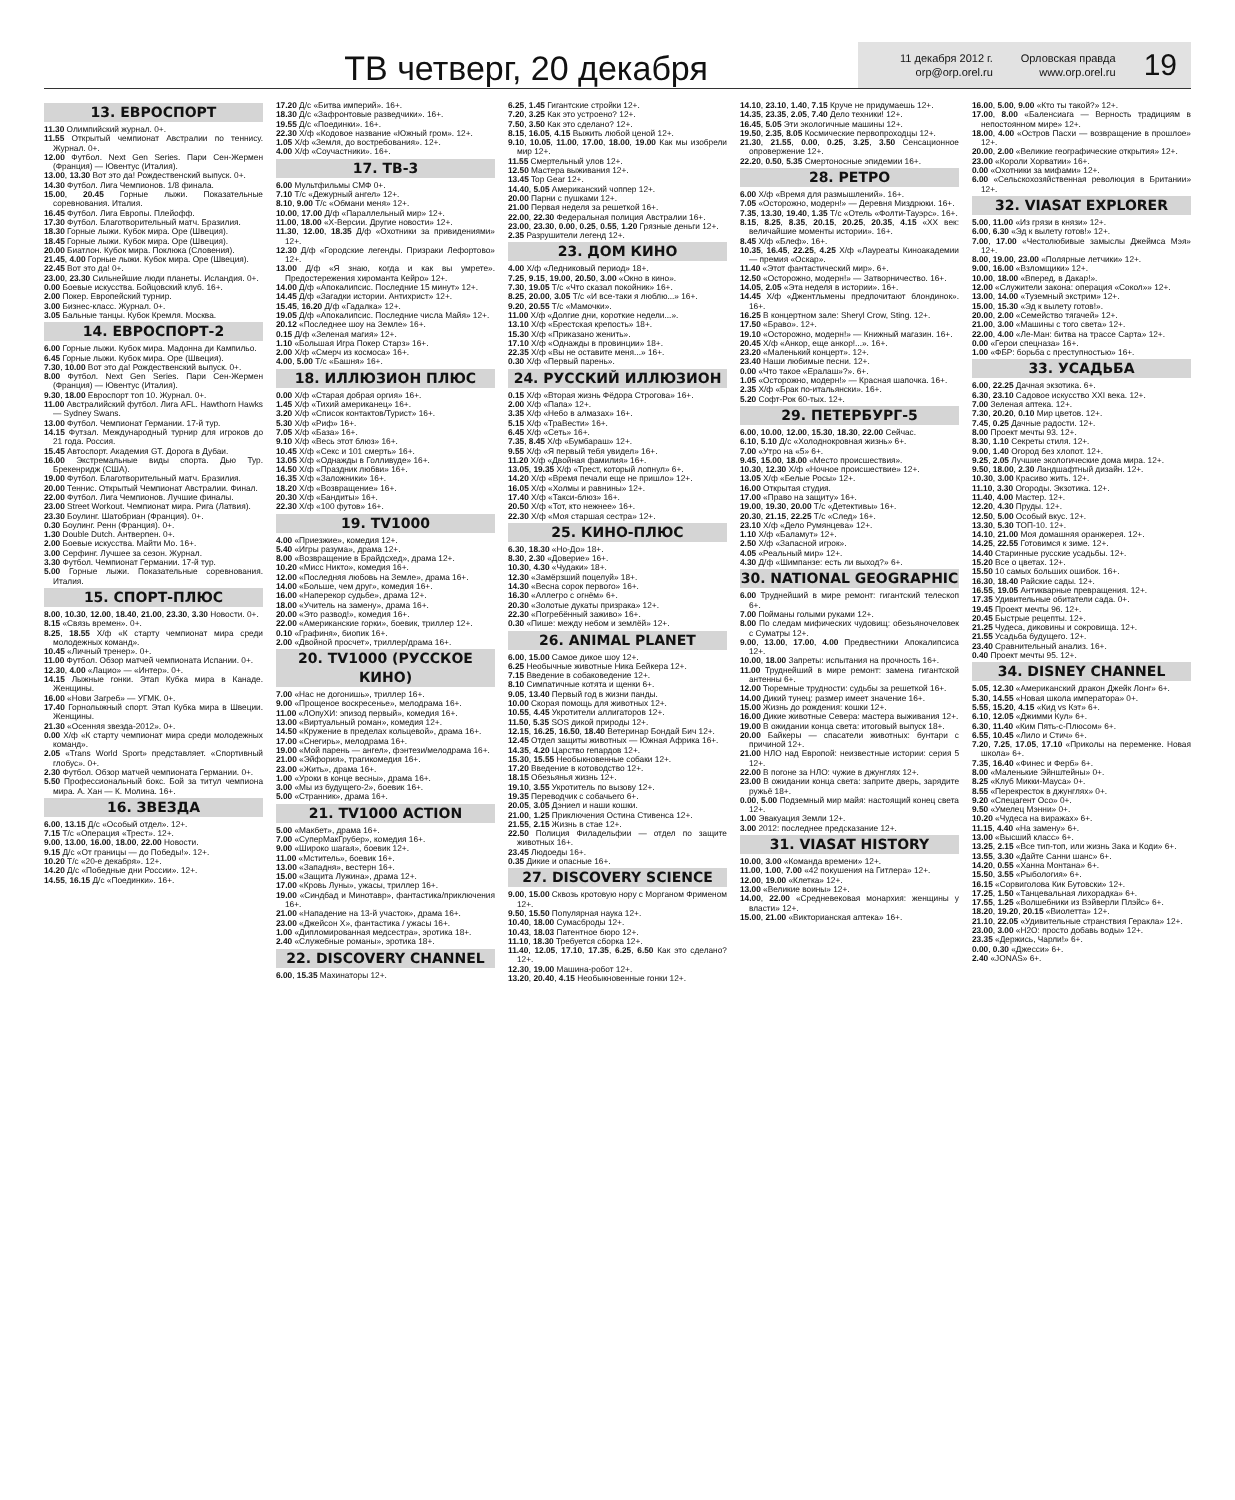ТВ четверг, 20 декабря
11 декабря 2012 г.
orp@orp.orel.ru
Орловская правда
www.orp.orel.ru
19
13. ЕВРОСПОРТ
11.30 Олимпийский журнал. 0+.
11.55 Открытый чемпионат Австралии по теннису. Журнал. 0+.
12.00 Футбол. Next Gen Series. Пари Сен-Жермен (Франция) — Ювентус (Италия).
13.00, 13.30 Вот это да! Рождественский выпуск. 0+.
14.30 Футбол. Лига Чемпионов. 1/8 финала.
15.00, 20.45 Горные лыжи. Показательные соревнования. Италия.
16.45 Футбол. Лига Европы. Плейофф.
17.30 Футбол. Благотворительный матч. Бразилия.
18.30 Горные лыжи. Кубок мира. Оре (Швеция).
18.45 Горные лыжи. Кубок мира. Оре (Швеция).
20.00 Биатлон. Кубок мира. Поклюка (Словения).
21.45, 4.00 Горные лыжи. Кубок мира. Оре (Швеция).
22.45 Вот это да! 0+.
23.00, 23.30 Сильнейшие люди планеты. Исландия. 0+.
0.00 Боевые искусства. Бойцовский клуб. 16+.
2.00 Покер. Европейский турнир.
3.00 Бизнес-класс. Журнал. 0+.
3.05 Бальные танцы. Кубок Кремля. Москва.
14. ЕВРОСПОРТ-2
6.00 Горные лыжи. Кубок мира. Мадонна ди Кампильо.
6.45 Горные лыжи. Кубок мира. Оре (Швеция).
7.30, 10.00 Вот это да! Рождественский выпуск. 0+.
8.00 Футбол. Next Gen Series. Пари Сен-Жермен (Франция) — Ювентус (Италия).
9.30, 18.00 Евроспорт топ 10. Журнал. 0+.
11.00 Австралийский футбол. Лига AFL. Hawthorn Hawks — Sydney Swans.
13.00 Футбол. Чемпионат Германии. 17-й тур.
14.15 Футзал. Международный турнир для игроков до 21 года. Россия.
15.45 Автоспорт. Академия GT. Дорога в Дубаи.
16.00 Экстремальные виды спорта. Дью Тур. Брекенридж (США).
19.00 Футбол. Благотворительный матч. Бразилия.
20.00 Теннис. Открытый Чемпионат Австралии. Финал.
22.00 Футбол. Лига Чемпионов. Лучшие финалы.
23.00 Street Workout. Чемпионат мира. Рига (Латвия).
23.30 Боулинг. Шатобриан (Франция). 0+.
0.30 Боулинг. Ренн (Франция). 0+.
1.30 Double Dutch. Антверпен. 0+.
2.00 Боевые искусства. Майти Мо. 16+.
3.00 Серфинг. Лучшее за сезон. Журнал.
3.30 Футбол. Чемпионат Германии. 17-й тур.
5.00 Горные лыжи. Показательные соревнования. Италия.
15. СПОРТ-ПЛЮС
8.00, 10.30, 12.00, 18.40, 21.00, 23.30, 3.30 Новости. 0+.
8.15 «Связь времен». 0+.
8.25, 18.55 Х/ф «К старту чемпионат мира среди молодежных команд».
10.45 «Личный тренер». 0+.
11.00 Футбол. Обзор матчей чемпионата Испании. 0+.
12.30, 4.00 «Лацио» — «Интер». 0+.
14.15 Лыжные гонки. Этап Кубка мира в Канаде. Женщины.
16.00 «Нови Загреб» — УГМК. 0+.
17.40 Горнолыжный спорт. Этап Кубка мира в Швеции. Женщины.
21.30 «Осенняя звезда-2012». 0+.
0.00 Х/ф «К старту чемпионат мира среди молодежных команд».
2.05 «Trans World Sport» представляет. «Спортивный глобус». 0+.
2.30 Футбол. Обзор матчей чемпионата Германии. 0+.
5.50 Профессиональный бокс. Бой за титул чемпиона мира. А. Хан — К. Молина. 16+.
16. ЗВЕЗДА
6.00, 13.15 Д/с «Особый отдел». 12+.
7.15 Т/с «Операция «Трест». 12+.
9.00, 13.00, 16.00, 18.00, 22.00 Новости.
9.15 Д/с «От границы — до Победы!». 12+.
10.20 Т/с «20-е декабря». 12+.
14.20 Д/с «Победные дни России». 12+.
14.55, 16.15 Д/с «Поединки». 16+.
17.20 Д/с «Битва империй». 16+.
18.30 Д/с «Зафронтовые разведчики». 16+.
19.55 Д/с «Поединки». 16+.
22.30 Х/ф «Кодовое название «Южный гром». 12+.
1.05 Х/ф «Земля, до востребования». 12+.
4.00 Х/ф «Соучастники». 16+.
17. ТВ-3
6.00 Мультфильмы СМФ 0+.
7.10 Т/с «Дежурный ангел» 12+.
8.10, 9.00 Т/с «Обмани меня» 12+.
10.00, 17.00 Д/ф «Параллельный мир» 12+.
11.00, 18.00 «Х-Версии. Другие новости» 12+.
11.30, 12.00, 18.35 Д/ф «Охотники за привидениями» 12+.
12.30 Д/ф «Городские легенды. Призраки Лефортово» 12+.
13.00 Д/ф «Я знаю, когда и как вы умрете». Предостережения хироманта Кейро» 12+.
14.00 Д/ф «Апокалипсис. Последние 15 минут» 12+.
14.45 Д/ф «Загадки истории. Антихрист» 12+.
15.45, 16.20 Д/ф «Гадалка» 12+.
19.05 Д/ф «Апокалипсис. Последние числа Майя» 12+.
20.12 «Последнее шоу на Земле» 16+.
0.15 Д/ф «Зеленая магия» 12+.
1.10 «Большая Игра Покер Старз» 16+.
2.00 Х/ф «Смерч из космоса» 16+.
4.00, 5.00 Т/с «Башня» 16+.
18. ИЛЛЮЗИОН ПЛЮС
0.00 Х/ф «Старая добрая оргия» 16+.
1.45 Х/ф «Тихий американец» 16+.
3.20 Х/ф «Список контактов/Турист» 16+.
5.30 Х/ф «Риф» 16+.
7.05 Х/ф «База» 16+.
9.10 Х/ф «Весь этот блюз» 16+.
10.45 Х/ф «Секс и 101 смерть» 16+.
13.05 Х/ф «Однажды в Голливуде» 16+.
14.50 Х/ф «Праздник любви» 16+.
16.35 Х/ф «Заложники» 16+.
18.20 Х/ф «Возвращение» 16+.
20.30 Х/ф «Бандиты» 16+.
22.30 Х/ф «100 футов» 16+.
19. TV1000
4.00 «Приезжие», комедия 12+.
5.40 «Игры разума», драма 12+.
8.00 «Возвращение в Брайдсхед», драма 12+.
10.20 «Мисс Никто», комедия 16+.
12.00 «Последняя любовь на Земле», драма 16+.
14.00 «Больше, чем друг», комедия 16+.
16.00 «Наперекор судьбе», драма 12+.
18.00 «Учитель на замену», драма 16+.
20.00 «Это развод!», комедия 16+.
22.00 «Американские горки», боевик, триллер 12+.
0.10 «Графиня», биопик 16+.
2.00 «Двойной просчет», триллер/драма 16+.
20. TV1000 (РУССКОЕ КИНО)
7.00 «Нас не догонишь», триллер 16+.
9.00 «Прощеное воскресенье», мелодрама 16+.
11.00 «ЛОпуХИ: эпизод первый», комедия 16+.
13.00 «Виртуальный роман», комедия 12+.
14.50 «Кружение в пределах кольцевой», драма 16+.
17.00 «Снегирь», мелодрама 16+.
19.00 «Мой парень — ангел», фэнтези/мелодрама 16+.
21.00 «Эйфория», трагикомедия 16+.
23.00 «Жить», драма 16+.
1.00 «Уроки в конце весны», драма 16+.
3.00 «Мы из будущего-2», боевик 16+.
5.00 «Странник», драма 16+.
21. TV1000 ACTION
5.00 «Макбет», драма 16+.
7.00 «СуперМакГрубер», комедия 16+.
9.00 «Широко шагая», боевик 12+.
11.00 «Мститель», боевик 16+.
13.00 «Западня», вестерн 16+.
15.00 «Защита Лужина», драма 12+.
17.00 «Кровь Луны», ужасы, триллер 16+.
19.00 «Синдбад и Минотавр», фантастика/приключения 16+.
21.00 «Нападение на 13-й участок», драма 16+.
23.00 «Джейсон Х», фантастика / ужасы 16+.
1.00 «Дипломированная медсестра», эротика 18+.
2.40 «Служебные романы», эротика 18+.
22. DISCOVERY CHANNEL
6.00, 15.35 Махинаторы 12+.
6.25, 1.45 Гигантские стройки 12+.
7.20, 3.25 Как это устроено? 12+.
7.50, 3.50 Как это сделано? 12+.
8.15, 16.05, 4.15 Выжить любой ценой 12+.
9.10, 10.05, 11.00, 17.00, 18.00, 19.00 Как мы изобрели мир 12+.
11.55 Смертельный улов 12+.
12.50 Мастера выживания 12+.
13.45 Top Gear 12+.
14.40, 5.05 Американский чоппер 12+.
20.00 Парни с пушками 12+.
21.00 Первая неделя за решеткой 16+.
22.00, 22.30 Федеральная полиция Австралии 16+.
23.00, 23.30, 0.00, 0.25, 0.55, 1.20 Грязные деньги 12+.
2.35 Разрушители легенд 12+.
23. ДОМ КИНО
4.00 Х/ф «Ледниковый период» 18+.
7.25, 9.15, 19.00, 20.50, 3.00 «Окно в кино».
7.30, 19.05 Т/с «Что сказал покойник» 16+.
8.25, 20.00, 3.05 Т/с «И все-таки я люблю...» 16+.
9.20, 20.55 Т/с «Мамочки».
11.00 Х/ф «Долгие дни, короткие недели...».
13.10 Х/ф «Брестская крепость» 18+.
15.30 Х/ф «Приказано женить».
17.10 Х/ф «Однажды в провинции» 18+.
22.35 Х/ф «Вы не оставите меня...» 16+.
0.30 Х/ф «Первый парень».
24. РУССКИЙ ИЛЛЮЗИОН
0.15 Х/ф «Вторая жизнь Фёдора Строгова» 16+.
2.00 Х/ф «Папа» 12+.
3.35 Х/ф «Небо в алмазах» 16+.
5.15 Х/ф «ТраВести» 16+.
6.45 Х/ф «Сеть» 16+.
7.35, 8.45 Х/ф «Бумбараш» 12+.
9.55 Х/ф «Я первый тебя увидел» 16+.
11.20 Х/ф «Двойная фамилия» 16+.
13.05, 19.35 Х/ф «Трест, который лопнул» 6+.
14.20 Х/ф «Время печали еще не пришло» 12+.
16.05 Х/ф «Холмы и равнины» 12+.
17.40 Х/ф «Такси-блюз» 16+.
20.50 Х/ф «Тот, кто нежнее» 16+.
22.30 Х/ф «Моя старшая сестра» 12+.
25. КИНО-ПЛЮС
6.30, 18.30 «Но-До» 18+.
8.30, 2.30 «Доверие» 16+.
10.30, 4.30 «Чудаки» 18+.
12.30 «Замёрзший поцелуй» 18+.
14.30 «Весна сорок первого» 16+.
16.30 «Аллегро с огнём» 6+.
20.30 «Золотые дукаты призрака» 12+.
22.30 «Погребённый заживо» 16+.
0.30 «Пише: между небом и землёй» 12+.
26. ANIMAL PLANET
6.00, 15.00 Самое дикое шоу 12+.
6.25 Необычные животные Ника Бейкера 12+.
7.15 Введение в собаковедение 12+.
8.10 Симпатичные котята и щенки 6+.
9.05, 13.40 Первый год в жизни панды.
10.00 Скорая помощь для животных 12+.
10.55, 4.45 Укротители аллигаторов 12+.
11.50, 5.35 SOS дикой природы 12+.
12.15, 16.25, 16.50, 18.40 Ветеринар Бондай Бич 12+.
12.45 Отдел защиты животных — Южная Африка 16+.
14.35, 4.20 Царство гепардов 12+.
15.30, 15.55 Необыкновенные собаки 12+.
17.20 Введение в котоводство 12+.
18.15 Обезьянья жизнь 12+.
19.10, 3.55 Укротитель по вызову 12+.
19.35 Переводчик с собачьего 6+.
20.05, 3.05 Дэниел и наши кошки.
21.00, 1.25 Приключения Остина Стивенса 12+.
21.55, 2.15 Жизнь в стае 12+.
22.50 Полиция Филадельфии — отдел по защите животных 16+.
23.45 Людоеды 16+.
0.35 Дикие и опасные 16+.
27. DISCOVERY SCIENCE
9.00, 15.00 Сквозь кротовую нору с Морганом Фрименом 12+.
9.50, 15.50 Популярная наука 12+.
10.40, 18.00 Сумасброды 12+.
10.43, 18.03 Патентное бюро 12+.
11.10, 18.30 Требуется сборка 12+.
11.40, 12.05, 17.10, 17.35, 6.25, 6.50 Как это сделано? 12+.
12.30, 19.00 Машина-робот 12+.
13.20, 20.40, 4.15 Необыкновенные гонки 12+.
14.10, 23.10, 1.40, 7.15 Круче не придумаешь 12+.
14.35, 23.35, 2.05, 7.40 Дело техники! 12+.
16.45, 5.05 Эти экологичные машины 12+.
19.50, 2.35, 8.05 Космические первопроходцы 12+.
21.30, 21.55, 0.00, 0.25, 3.25, 3.50 Сенсационное опровержение 12+.
22.20, 0.50, 5.35 Смертоносные эпидемии 16+.
28. РЕТРО
6.00 Х/ф «Время для размышлений». 16+.
7.05 «Осторожно, модерн!» — Деревня Миздрюки. 16+.
7.35, 13.30, 19.40, 1.35 Т/с «Отель «Фолти-Тауэрс». 16+.
8.15, 8.25, 8.35, 20.15, 20.25, 20.35, 4.15 «XX век: величайшие моменты истории». 16+.
8.45 Х/ф «Блеф». 16+.
10.35, 16.45, 22.25, 4.25 Х/ф «Лауреаты Киноакадемии — премия «Оскар».
11.40 «Этот фантастический мир». 6+.
12.50 «Осторожно, модерн!» — Затворничество. 16+.
14.05, 2.05 «Эта неделя в истории». 16+.
14.45 Х/ф «Джентльмены предпочитают блондинок». 16+.
16.25 В концертном зале: Sheryl Crow, Sting. 12+.
17.50 «Браво». 12+.
19.10 «Осторожно, модерн!» — Книжный магазин. 16+.
20.45 Х/ф «Анкор, еще анкор!...». 16+.
23.20 «Маленький концерт». 12+.
23.40 Наши любимые песни. 12+.
0.00 «Что такое «Ералаш»?». 6+.
1.05 «Осторожно, модерн!» — Красная шапочка. 16+.
2.35 Х/ф «Брак по-итальянски». 16+.
5.20 Софт-Рок 60-тых. 12+.
29. ПЕТЕРБУРГ-5
6.00, 10.00, 12.00, 15.30, 18.30, 22.00 Сейчас.
6.10, 5.10 Д/с «Холоднокровная жизнь» 6+.
7.00 «Утро на «5» 6+.
9.45, 15.00, 18.00 «Место происшествия».
10.30, 12.30 Х/ф «Ночное происшествие» 12+.
13.05 Х/ф «Белые Росы» 12+.
16.00 Открытая студия.
17.00 «Право на защиту» 16+.
19.00, 19.30, 20.00 Т/с «Детективы» 16+.
20.30, 21.15, 22.25 Т/с «След» 16+.
23.10 Х/ф «Дело Румянцева» 12+.
1.10 Х/ф «Баламут» 12+.
2.50 Х/ф «Запасной игрок».
4.05 «Реальный мир» 12+.
4.30 Д/ф «Шимпанзе: есть ли выход?» 6+.
30. NATIONAL GEOGRAPHIC
6.00 Труднейший в мире ремонт: гигантский телескоп 6+.
7.00 Пойманы голыми руками 12+.
8.00 По следам мифических чудовищ: обезьяночеловек с Суматры 12+.
9.00, 13.00, 17.00, 4.00 Предвестники Апокалипсиса 12+.
10.00, 18.00 Запреты: испытания на прочность 16+.
11.00 Труднейший в мире ремонт: замена гигантской антенны 6+.
12.00 Тюремные трудности: судьбы за решеткой 16+.
14.00 Дикий тунец: размер имеет значение 16+.
15.00 Жизнь до рождения: кошки 12+.
16.00 Дикие животные Севера: мастера выживания 12+.
19.00 В ожидании конца света: итоговый выпуск 18+.
20.00 Байкеры — спасатели животных: бунтари с причиной 12+.
21.00 НЛО над Европой: неизвестные истории: серия 5 12+.
22.00 В погоне за НЛО: чужие в джунглях 12+.
23.00 В ожидании конца света: заприте дверь, зарядите ружьё 18+.
0.00, 5.00 Подземный мир майя: настоящий конец света 12+.
1.00 Эвакуация Земли 12+.
3.00 2012: последнее предсказание 12+.
31. VIASAT HISTORY
10.00, 3.00 «Команда времени» 12+.
11.00, 1.00, 7.00 «42 покушения на Гитлера» 12+.
12.00, 19.00 «Клетка» 12+.
13.00 «Великие воины» 12+.
14.00, 22.00 «Средневековая монархия: женщины у власти» 12+.
15.00, 21.00 «Викторианская аптека» 16+.
16.00, 5.00, 9.00 «Кто ты такой?» 12+.
17.00, 8.00 «Баленсиага — Верность традициям в непостоянном мире» 12+.
18.00, 4.00 «Остров Пасхи — возвращение в прошлое» 12+.
20.00, 2.00 «Великие географические открытия» 12+.
23.00 «Короли Хорватии» 16+.
0.00 «Охотники за мифами» 12+.
6.00 «Сельскохозяйственная революция в Британии» 12+.
32. VIASAT EXPLORER
5.00, 11.00 «Из грязи в князи» 12+.
6.00, 6.30 «Эд к вылету готов!» 12+.
7.00, 17.00 «Честолюбивые замыслы Джеймса Мэя» 12+.
8.00, 19.00, 23.00 «Полярные летчики» 12+.
9.00, 16.00 «Взломщики» 12+.
10.00, 18.00 «Вперед, в Дакар!».
12.00 «Служители закона: операция «Сокол»» 12+.
13.00, 14.00 «Туземный экстрим» 12+.
15.00, 15.30 «Эд к вылету готов!».
20.00, 2.00 «Семейство тягачей» 12+.
21.00, 3.00 «Машины с того света» 12+.
22.00, 4.00 «Ле-Ман: битва на трассе Сарта» 12+.
0.00 «Герои спецназа» 16+.
1.00 «ФБР: борьба с преступностью» 16+.
33. УСАДЬБА
6.00, 22.25 Дачная экзотика. 6+.
6.30, 23.10 Садовое искусство XXI века. 12+.
7.00 Зеленая аптека. 12+.
7.30, 20.20, 0.10 Мир цветов. 12+.
7.45, 0.25 Дачные радости. 12+.
8.00 Проект мечты 93. 12+.
8.30, 1.10 Секреты стиля. 12+.
9.00, 1.40 Огород без хлопот. 12+.
9.25, 2.05 Лучшие экологические дома мира. 12+.
9.50, 18.00, 2.30 Ландшафтный дизайн. 12+.
10.30, 3.00 Красиво жить. 12+.
11.10, 3.30 Огороды. Экзотика. 12+.
11.40, 4.00 Мастер. 12+.
12.20, 4.30 Пруды. 12+.
12.50, 5.00 Особый вкус. 12+.
13.30, 5.30 ТОП-10. 12+.
14.10, 21.00 Моя домашняя оранжерея. 12+.
14.25, 22.55 Готовимся к зиме. 12+.
14.40 Старинные русские усадьбы. 12+.
15.20 Все о цветах. 12+.
15.50 10 самых больших ошибок. 16+.
16.30, 18.40 Райские сады. 12+.
16.55, 19.05 Антикварные превращения. 12+.
17.35 Удивительные обитатели сада. 0+.
19.45 Проект мечты 96. 12+.
20.45 Быстрые рецепты. 12+.
21.25 Чудеса, диковины и сокровища. 12+.
21.55 Усадьба будущего. 12+.
23.40 Сравнительный анализ. 16+.
0.40 Проект мечты 95. 12+.
34. DISNEY CHANNEL
5.05, 12.30 «Американский дракон Джейк Лонг» 6+.
5.30, 14.55 «Новая школа императора» 0+.
5.55, 15.20, 4.15 «Кид vs Кэт» 6+.
6.10, 12.05 «Джимми Кул» 6+.
6.30, 11.40 «Ким Пять-с-Плюсом» 6+.
6.55, 10.45 «Лило и Стич» 6+.
7.20, 7.25, 17.05, 17.10 «Приколы на переменке. Новая школа» 6+.
7.35, 16.40 «Финес и Ферб» 6+.
8.00 «Маленькие Эйнштейны» 0+.
8.25 «Клуб Микки-Мауса» 0+.
8.55 «Перекресток в джунглях» 0+.
9.20 «Спецагент Осо» 0+.
9.50 «Умелец Мэнни» 0+.
10.20 «Чудеса на виражах» 6+.
11.15, 4.40 «На замену» 6+.
13.00 «Высший класс» 6+.
13.25, 2.15 «Все тип-топ, или жизнь Зака и Коди» 6+.
13.55, 3.30 «Дайте Санни шанс» 6+.
14.20, 0.55 «Ханна Монтана» 6+.
15.50, 3.55 «Рыбология» 6+.
16.15 «Сорвиголова Кик Бутовски» 12+.
17.25, 1.50 «Танцевальная лихорадка» 6+.
17.55, 1.25 «Волшебники из Вэйверли Плэйс» 6+.
18.20, 19.20, 20.15 «Виолетта» 12+.
21.10, 22.05 «Удивительные странствия Геракла» 12+.
23.00, 3.00 «H2O: просто добавь воды» 12+.
23.35 «Держись, Чарли!» 6+.
0.00, 0.30 «Джесси» 6+.
2.40 «JONAS» 6+.